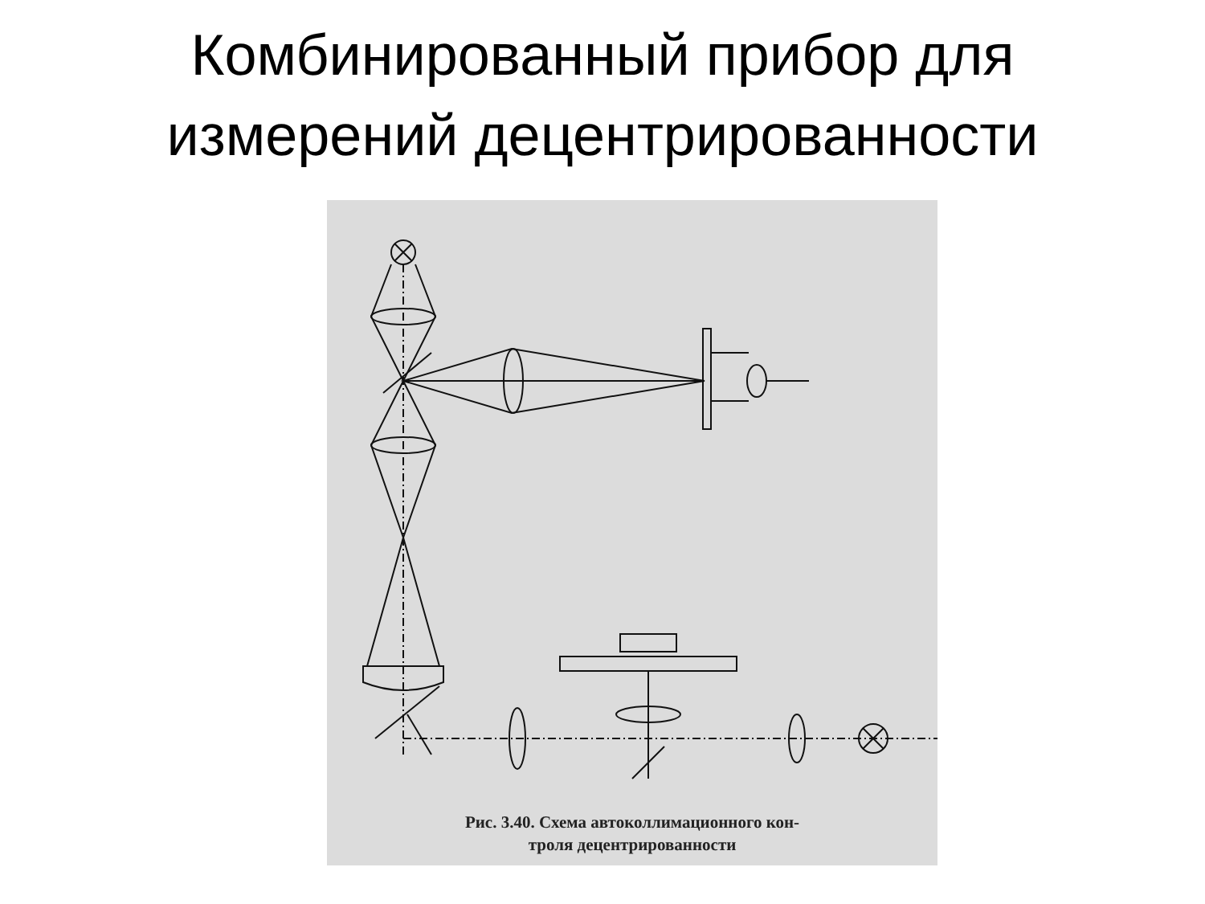Комбинированный прибор для
измерений децентрированности
Рис. 3.40. Схема автоколлимационного кон-
троля децентрированности